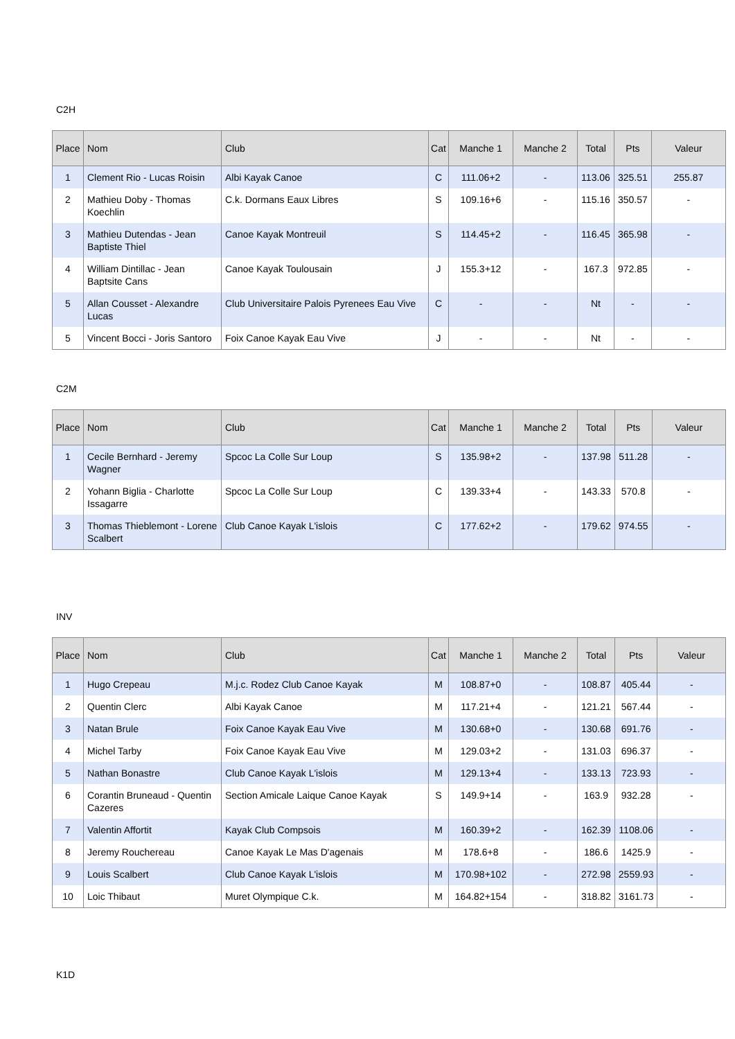C2H
| Place | Nom | Club | Cat | Manche 1 | Manche 2 | Total | Pts | Valeur |
| --- | --- | --- | --- | --- | --- | --- | --- | --- |
| 1 | Clement Rio - Lucas Roisin | Albi Kayak Canoe | C | 111.06+2 | - | 113.06 | 325.51 | 255.87 |
| 2 | Mathieu Doby - Thomas Koechlin | C.k. Dormans Eaux Libres | S | 109.16+6 | - | 115.16 | 350.57 | - |
| 3 | Mathieu Dutendas - Jean Baptiste Thiel | Canoe Kayak Montreuil | S | 114.45+2 | - | 116.45 | 365.98 | - |
| 4 | William Dintillac - Jean Baptsite Cans | Canoe Kayak Toulousain | J | 155.3+12 | - | 167.3 | 972.85 | - |
| 5 | Allan Cousset - Alexandre Lucas | Club Universitaire Palois Pyrenees Eau Vive | C | - | - | Nt | - | - |
| 5 | Vincent Bocci - Joris Santoro | Foix Canoe Kayak Eau Vive | J | - | - | Nt | - | - |
C2M
| Place | Nom | Club | Cat | Manche 1 | Manche 2 | Total | Pts | Valeur |
| --- | --- | --- | --- | --- | --- | --- | --- | --- |
| 1 | Cecile Bernhard - Jeremy Wagner | Spcoc La Colle Sur Loup | S | 135.98+2 | - | 137.98 | 511.28 | - |
| 2 | Yohann Biglia - Charlotte Issagarre | Spcoc La Colle Sur Loup | C | 139.33+4 | - | 143.33 | 570.8 | - |
| 3 | Thomas Thieblemont - Lorene Scalbert | Club Canoe Kayak L'islois | C | 177.62+2 | - | 179.62 | 974.55 | - |
INV
| Place | Nom | Club | Cat | Manche 1 | Manche 2 | Total | Pts | Valeur |
| --- | --- | --- | --- | --- | --- | --- | --- | --- |
| 1 | Hugo Crepeau | M.j.c. Rodez Club Canoe Kayak | M | 108.87+0 | - | 108.87 | 405.44 | - |
| 2 | Quentin Clerc | Albi Kayak Canoe | M | 117.21+4 | - | 121.21 | 567.44 | - |
| 3 | Natan Brule | Foix Canoe Kayak Eau Vive | M | 130.68+0 | - | 130.68 | 691.76 | - |
| 4 | Michel Tarby | Foix Canoe Kayak Eau Vive | M | 129.03+2 | - | 131.03 | 696.37 | - |
| 5 | Nathan Bonastre | Club Canoe Kayak L'islois | M | 129.13+4 | - | 133.13 | 723.93 | - |
| 6 | Corantin Bruneaud - Quentin Cazeres | Section Amicale Laique Canoe Kayak | S | 149.9+14 | - | 163.9 | 932.28 | - |
| 7 | Valentin Affortit | Kayak Club Compsois | M | 160.39+2 | - | 162.39 | 1108.06 | - |
| 8 | Jeremy Rouchereau | Canoe Kayak Le Mas D'agenais | M | 178.6+8 | - | 186.6 | 1425.9 | - |
| 9 | Louis Scalbert | Club Canoe Kayak L'islois | M | 170.98+102 | - | 272.98 | 2559.93 | - |
| 10 | Loic Thibaut | Muret Olympique C.k. | M | 164.82+154 | - | 318.82 | 3161.73 | - |
K1D